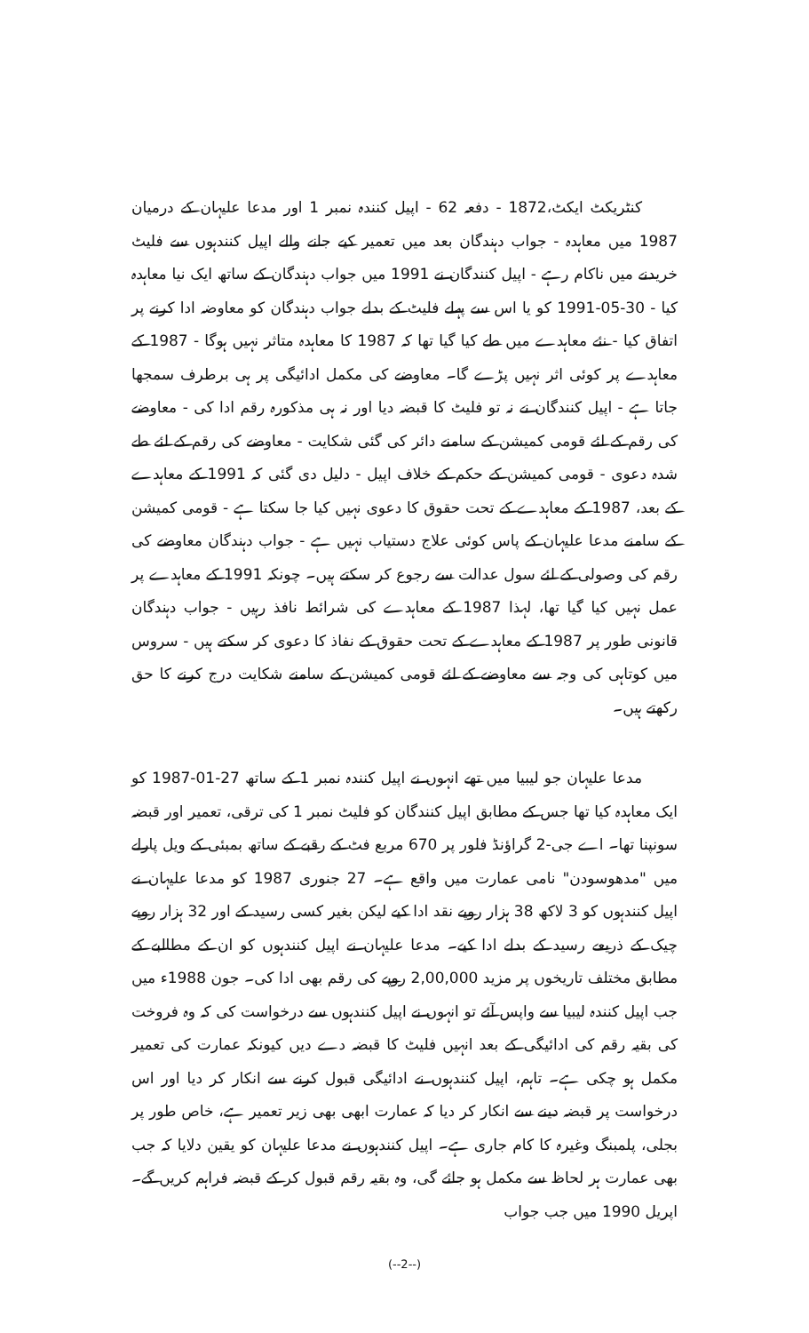کنٹریکٹ ایکٹ،1872 - دفعہ 62 - اپیل کنندہ نمبر 1 اور مدعا علیہان کے درمیان 1987 میں معاہدہ - جواب دہندگان بعد میں تعمیر کیے جانے والے اپیل کنندہوں سے فلیٹ خریدنے میں ناکام رہے - اپیل کنندگان نے 1991 میں جواب دہندگان کے ساتھ ایک نیا معاہدہ کیا - 30-05-1991 کو یا اس سے پہلے فلیٹ کے بدلے جواب دہندگان کو معاوضہ ادا کرنے پر اتفاق کیا - نئے معاہدے میں طے کیا گیا تھا کہ 1987 کا معاہدہ متاثر نہیں ہوگا - 1987 کے معاہدے پر کوئی اثر نہیں پڑے گا۔ معاوضے کی مکمل ادائیگی پر ہی برطرف سمجھا جاتا ہے - اپیل کنندگان نے نہ تو فلیٹ کا قبضہ دیا اور نہ ہی مذکورہ رقم ادا کی - معاوضے کی رقم کے لئے قومی کمیشن کے سامنے دائر کی گئی شکایت - معاوضے کی رقم کے لئے طے شدہ دعوی - قومی کمیشن کے حکم کے خلاف اپیل - دلیل دی گئی کہ 1991 کے معاہدے کے بعد، 1987 کے معاہدے کے تحت حقوق کا دعوی نہیں کیا جا سکتا ہے - قومی کمیشن کے سامنے مدعا علیہان کے پاس کوئی علاج دستیاب نہیں ہے - جواب دہندگان معاوضے کی رقم کی وصولی کے لئے سول عدالت سے رجوع کر سکتے ہیں۔ چونکہ 1991 کے معاہدے پر عمل نہیں کیا گیا تھا، لہذا 1987 کے معاہدے کی شرائط نافذ رہیں - جواب دہندگان قانونی طور پر 1987 کے معاہدے کے تحت حقوق کے نفاذ کا دعوی کر سکتے ہیں - سروس میں کوتاہی کی وجہ سے معاوضے کے لئے قومی کمیشن کے سامنے شکایت درج کرنے کا حق رکھتے ہیں۔
مدعا علیہان جو لیبیا میں تھے انہوں نے اپیل کنندہ نمبر 1 کے ساتھ 27-01-1987 کو ایک معاہدہ کیا تھا جس کے مطابق اپیل کنندگان کو فلیٹ نمبر 1 کی ترقی، تعمیر اور قبضہ سونپنا تھا۔ اے جی-2 گراؤنڈ فلور پر 670 مربع فٹ کے رقبے کے ساتھ بمبئی کے ویل پارلے میں "مدھوسودن" نامی عمارت میں واقع ہے۔ 27 جنوری 1987 کو مدعا علیہان نے اپیل کنندہوں کو 3 لاکھ 38 ہزار روپے نقد ادا کیے لیکن بغیر کسی رسید کے اور 32 ہزار روپے چیک کے ذریعے رسید کے بدلے ادا کیے۔ مدعا علیہان نے اپیل کنندہوں کو ان کے مطالبے کے مطابق مختلف تاریخوں پر مزید 2,00,000 روپے کی رقم بھی ادا کی۔ جون 1988ء میں جب اپیل کنندہ لیبیا سے واپس آئے تو انہوں نے اپیل کنندہوں سے درخواست کی کہ وہ فروخت کی بقیہ رقم کی ادائیگی کے بعد انہیں فلیٹ کا قبضہ دے دیں کیونکہ عمارت کی تعمیر مکمل ہو چکی ہے۔ تاہم، اپیل کنندہوں نے ادائیگی قبول کرنے سے انکار کر دیا اور اس درخواست پر قبضہ دینے سے انکار کر دیا کہ عمارت ابھی بھی زیر تعمیر ہے، خاص طور پر بجلی، پلمبنگ وغیرہ کا کام جاری ہے۔ اپیل کنندہوں نے مدعا علیہان کو یقین دلایا کہ جب بھی عمارت ہر لحاظ سے مکمل ہو جائے گی، وہ بقیہ رقم قبول کر کے قبضہ فراہم کریں گے۔ اپریل 1990 میں جب جواب
(--2--)